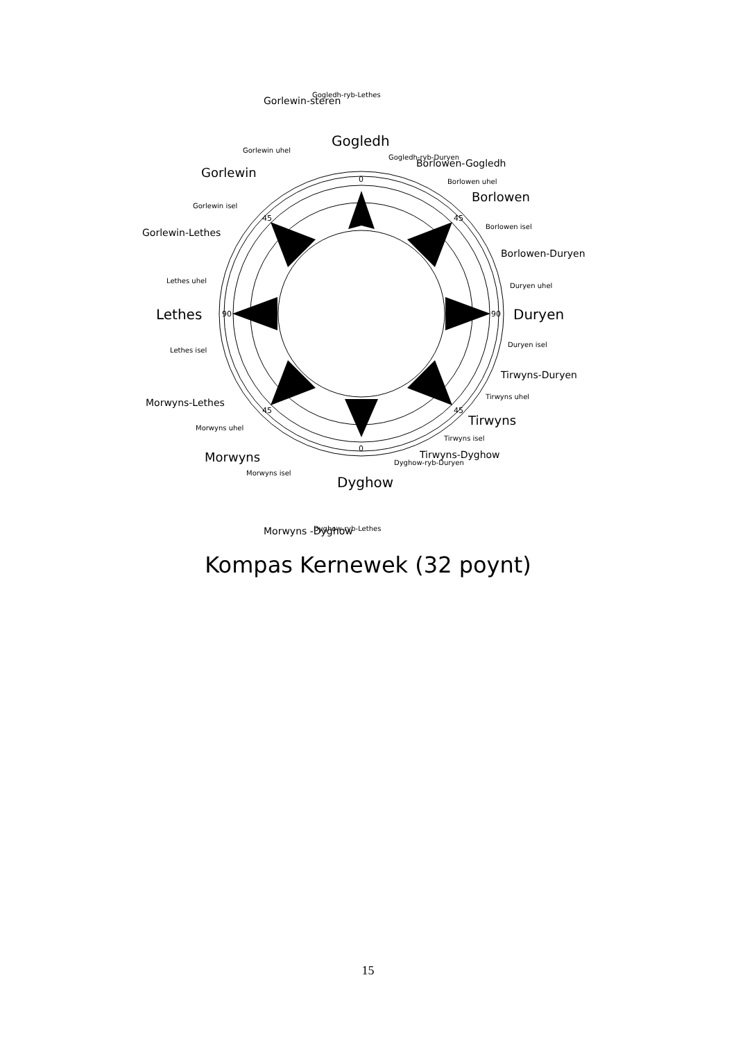Gogledh
Dyghow
Lethes
Duryen
Gorlewin
Borlowen
Tirwyns
Morwyns
Gorlewin-Lethes
Borlowen-Duryen
Tirwyns-Duryen
Morwyns-Lethes
Gorlewin-steren
Borlowen-Gogledh
Morwyns -Dyghow
Tirwyns-Dyghow
Gogledh-ryb-Lethes
Gogledh-ryb-Duryen
Gorlewin uhel
Borlowen uhel
Gorlewin isel
Borlowen isel
Lethes uhel
Duryen uhel
Lethes isel
Duryen isel
Morwyns uhel
Tirwyns uhel
Morwyns isel
Tirwyns isel
Dyghow-ryb-Lethes
Dyghow-ryb-Duryen
0
0
90
90
45
45
45
45
Kompas Kernewek (32 poynt)
15